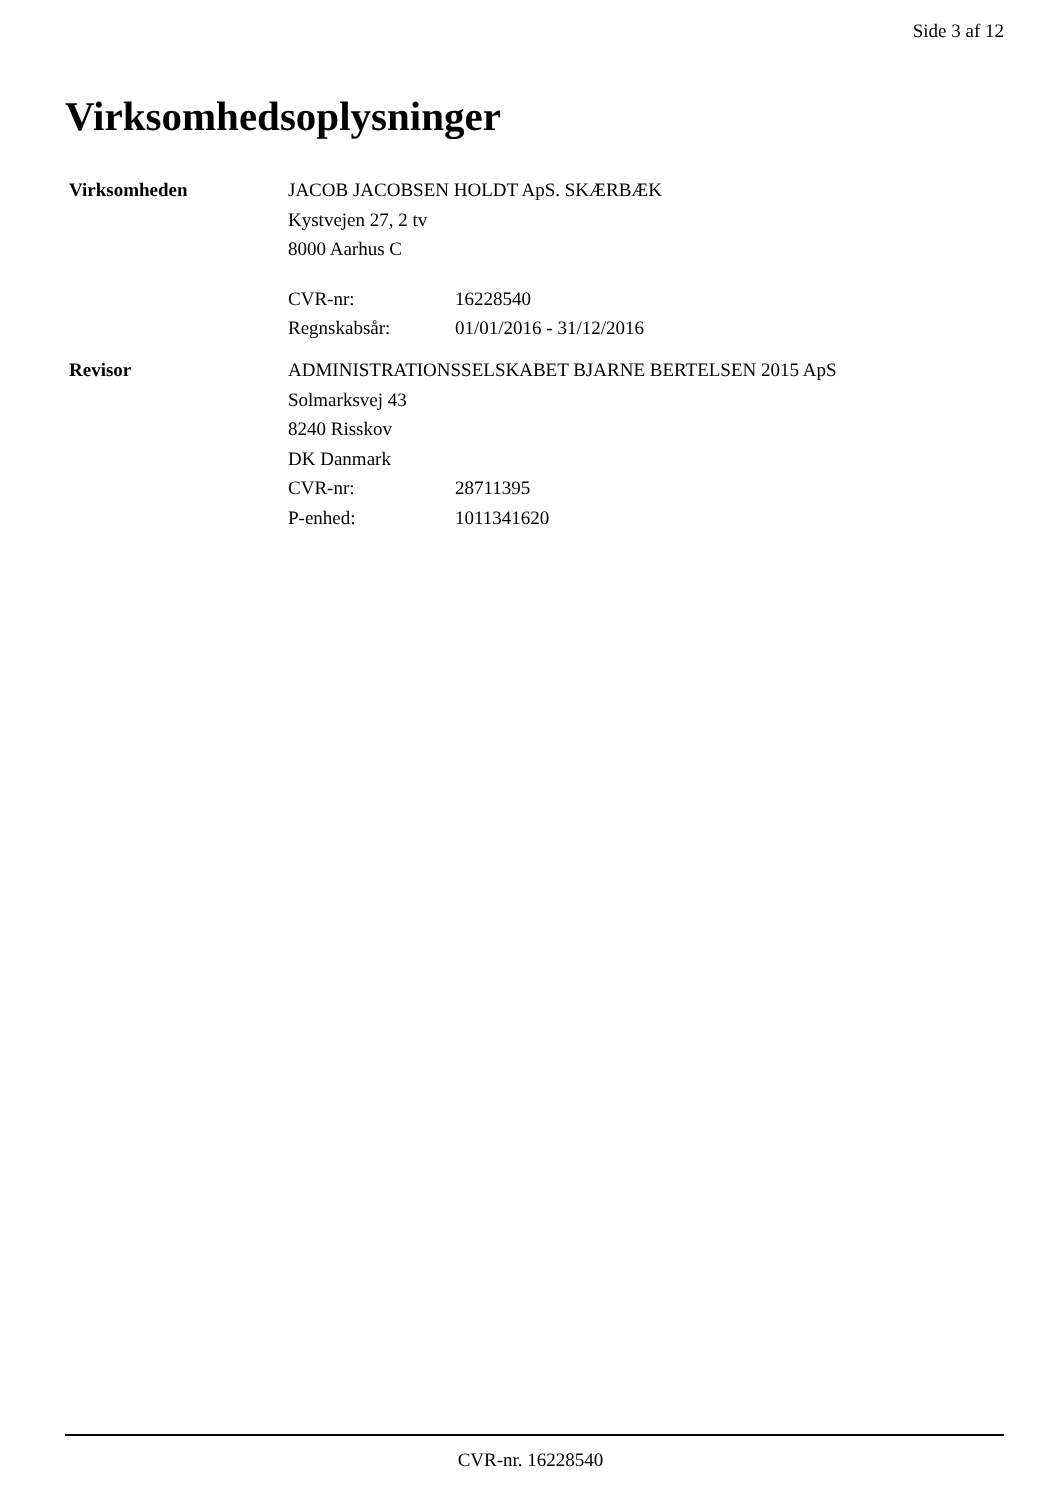Side 3 af 12
Virksomhedsoplysninger
Virksomheden
JACOB JACOBSEN HOLDT ApS. SKÆRBÆK
Kystvejen 27, 2 tv
8000 Aarhus C
CVR-nr: 16228540
Regnskabsår: 01/01/2016 - 31/12/2016
Revisor
ADMINISTRATIONSSELSKABET BJARNE BERTELSEN 2015 ApS
Solmarksvej 43
8240 Risskov
DK Danmark
CVR-nr: 28711395
P-enhed: 1011341620
CVR-nr. 16228540